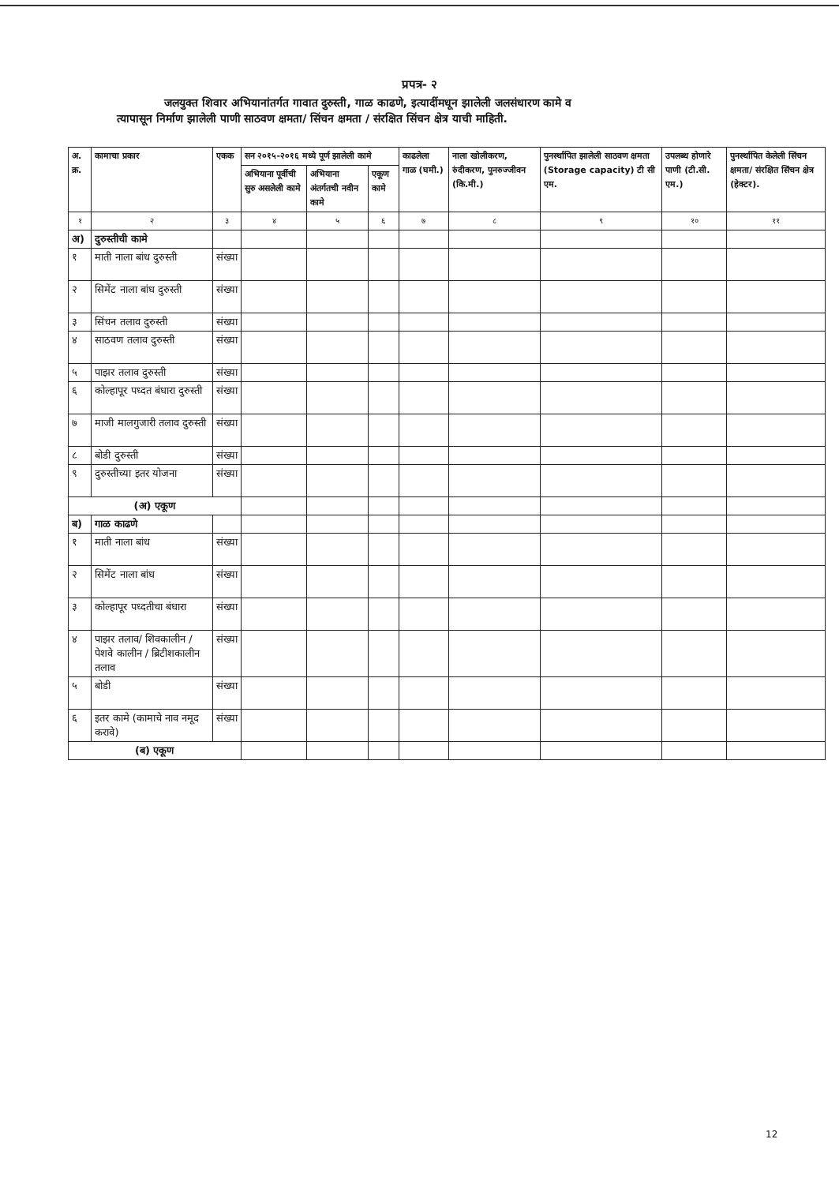प्रपत्र- २
जलयुक्त शिवार अभियानांतर्गत गावात दुरुस्ती, गाळ काढणे, इत्यादींमधून झालेली जलसंधारण कामे व
त्यापासून निर्माण झालेली पाणी साठवण क्षमता/ सिंचन क्षमता / संरक्षित सिंचन क्षेत्र याची माहिती.
| अ. क्र. | कामाचा प्रकार | एकक | सन २०१५-२०१६ मध्ये पूर्ण झालेली कामे | | | काढलेला गाळ (घमी.) | नाला खोलीकरण, रुंदीकरण, पुनरुज्जीवन (कि.मी.) | पुनर्स्थापित झालेली साठवण क्षमता (Storage capacity) टी सी एम. | उपलब्ध होणारे पाणी (टी.सी. एम.) | पुनर्स्थापित केलेली सिंचन क्षमता/ संरक्षित सिंचन क्षेत्र (हेक्टर). |
| --- | --- | --- | --- | --- | --- | --- | --- | --- | --- | --- |
| | | | अभियाना पूर्वीची सुरु असलेली कामे | अभियाना अंतर्गतची नवीन कामे | एकूण कामे | | | | | |
| १ | २ | ३ | ४ | ५ | ६ | ७ | ८ | ९ | १० | ११ |
| अ) | दुरुस्तीची कामे | | | | | | | | | |
| १ | माती नाला बांध दुरुस्ती | संख्या | | | | | | | | |
| २ | सिमेंट नाला बांध दुरुस्ती | संख्या | | | | | | | | |
| ३ | सिंचन तलाव दुरुस्ती | संख्या | | | | | | | | |
| ४ | साठवण तलाव दुरुस्ती | संख्या | | | | | | | | |
| ५ | पाझर तलाव दुरुस्ती | संख्या | | | | | | | | |
| ६ | कोल्हापूर पध्दत बंधारा दुरुस्ती | संख्या | | | | | | | | |
| ७ | माजी मालगुजारी तलाव दुरुस्ती | संख्या | | | | | | | | |
| ८ | बोडी दुरुस्ती | संख्या | | | | | | | | |
| ९ | दुरुस्तीच्या इतर योजना | संख्या | | | | | | | | |
| (अ) एकूण | | | | | | | | | | |
| ब) | गाळ काढणे | | | | | | | | | |
| १ | माती नाला बांध | संख्या | | | | | | | | |
| २ | सिमेंट नाला बांध | संख्या | | | | | | | | |
| ३ | कोल्हापूर पध्दतीचा बंधारा | संख्या | | | | | | | | |
| ४ | पाझर तलाव/ शिवकालीन / पेशवे कालीन / ब्रिटीशकालीन तलाव | संख्या | | | | | | | | |
| ५ | बोडी | संख्या | | | | | | | | |
| ६ | इतर कामे (कामाचे नाव नमूद करावे) | संख्या | | | | | | | | |
| (ब) एकूण | | | | | | | | | | |
12